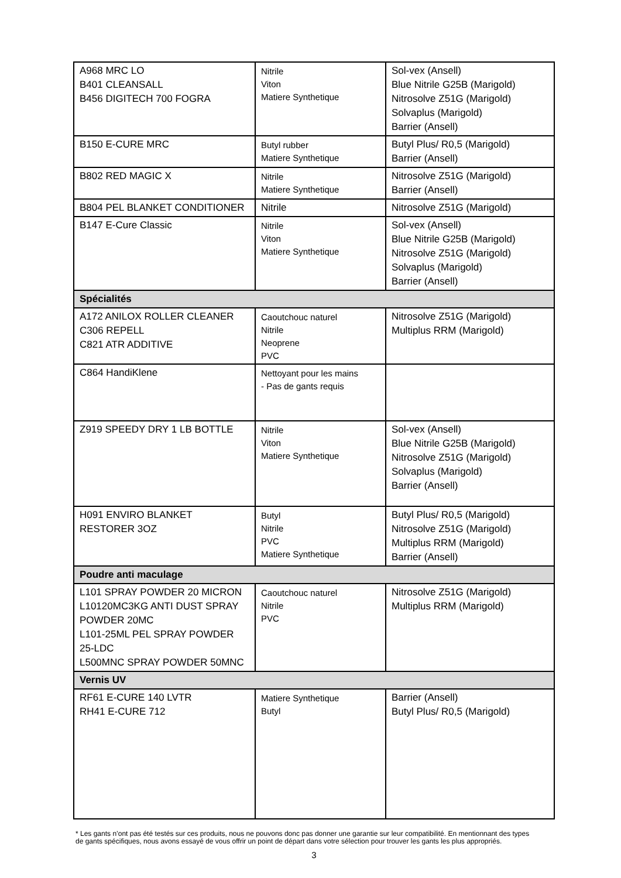| A968 MRC LO B401 CLEANSALL B456 DIGITECH 700 FOGRA | Nitrile Viton Matiere Synthetique | Sol-vex (Ansell) Blue Nitrile G25B (Marigold) Nitrosolve Z51G (Marigold) Solvaplus (Marigold) Barrier (Ansell) |
| B150 E-CURE MRC | Butyl rubber Matiere Synthetique | Butyl Plus/ R0,5 (Marigold) Barrier (Ansell) |
| B802 RED MAGIC X | Nitrile Matiere Synthetique | Nitrosolve Z51G (Marigold) Barrier (Ansell) |
| B804 PEL BLANKET CONDITIONER | Nitrile | Nitrosolve Z51G (Marigold) |
| B147 E-Cure Classic | Nitrile Viton Matiere Synthetique | Sol-vex (Ansell) Blue Nitrile G25B (Marigold) Nitrosolve Z51G (Marigold) Solvaplus (Marigold) Barrier (Ansell) |
| Spécialités | | |
| A172 ANILOX ROLLER CLEANER C306 REPELL C821 ATR ADDITIVE | Caoutchouc naturel Nitrile Neoprene PVC | Nitrosolve Z51G (Marigold) Multiplus RRM (Marigold) |
| C864 HandiKlene | Nettoyant pour les mains - Pas de gants requis | |
| Z919 SPEEDY DRY 1 LB BOTTLE | Nitrile Viton Matiere Synthetique | Sol-vex (Ansell) Blue Nitrile G25B (Marigold) Nitrosolve Z51G (Marigold) Solvaplus (Marigold) Barrier (Ansell) |
| H091 ENVIRO BLANKET RESTORER 3OZ | Butyl Nitrile PVC Matiere Synthetique | Butyl Plus/ R0,5 (Marigold) Nitrosolve Z51G (Marigold) Multiplus RRM (Marigold) Barrier (Ansell) |
| Poudre anti maculage | | |
| L101 SPRAY POWDER 20 MICRON L10120MC3KG ANTI DUST SPRAY POWDER 20MC L101-25ML PEL SPRAY POWDER 25-LDC L500MNC SPRAY POWDER 50MNC | Caoutchouc naturel Nitrile PVC | Nitrosolve Z51G (Marigold) Multiplus RRM (Marigold) |
| Vernis UV | | |
| RF61 E-CURE 140 LVTR RH41 E-CURE 712 | Matiere Synthetique Butyl | Barrier (Ansell) Butyl Plus/ R0,5 (Marigold) |
* Les gants n’ont pas été testés sur ces produits, nous ne pouvons donc pas donner une garantie sur leur compatibilité. En mentionnant des types de gants spécifiques, nous avons essayé de vous offrir un point de départ dans votre sélection pour trouver les gants les plus appropriés.
3